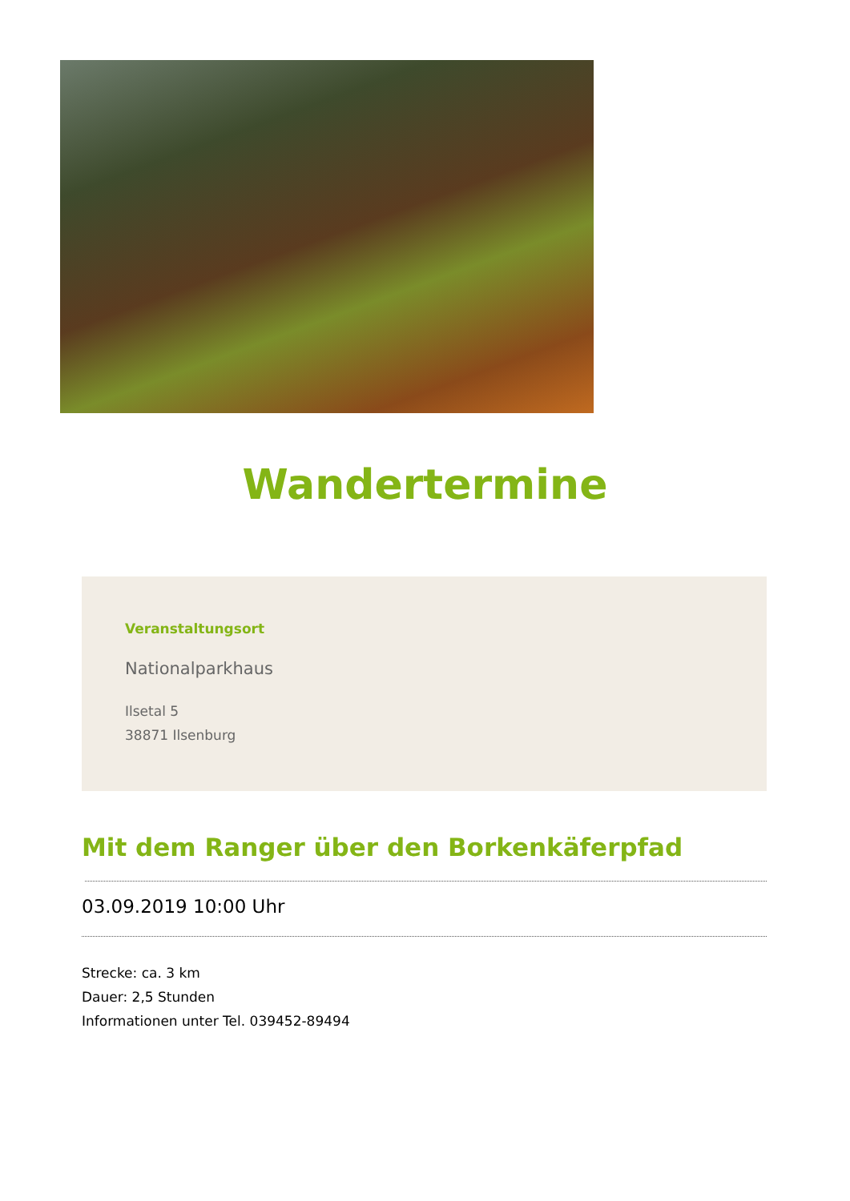Wandertermine
Veranstaltungsort
Nationalparkhaus
Ilsetal 5
38871 Ilsenburg
Mit dem Ranger über den Borkenkäferpfad
03.09.2019 10:00 Uhr
Strecke: ca. 3 km
Dauer: 2,5 Stunden
Informationen unter Tel. 039452-89494